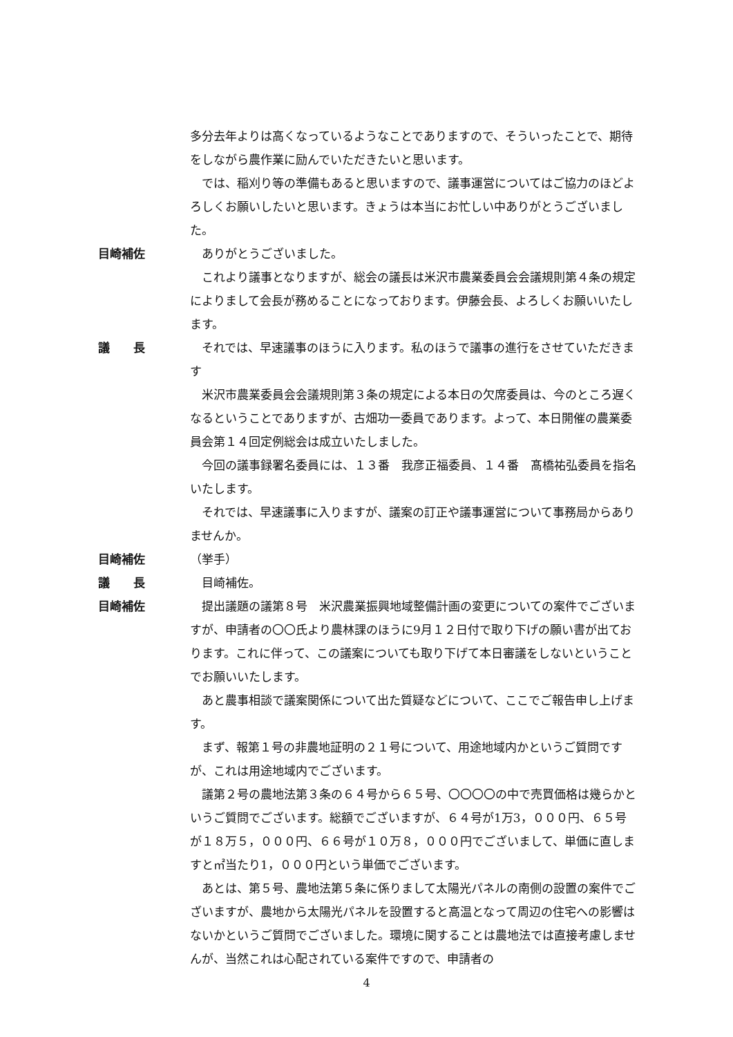多分去年よりは高くなっているようなことでありますので、そういったことで、期待をしながら農作業に励んでいただきたいと思います。
　では、稲刈り等の準備もあると思いますので、議事運営についてはご協力のほどよろしくお願いしたいと思います。きょうは本当にお忙しい中ありがとうございました。
目崎補佐 　ありがとうございました。
　これより議事となりますが、総会の議長は米沢市農業委員会会議規則第４条の規定によりまして会長が務めることになっております。伊藤会長、よろしくお願いいたします。
議　　長 　それでは、早速議事のほうに入ります。私のほうで議事の進行をさせていただきます
　米沢市農業委員会会議規則第３条の規定による本日の欠席委員は、今のところ遅くなるということでありますが、古畑功一委員であります。よって、本日開催の農業委員会第１４回定例総会は成立いたしました。
　今回の議事録署名委員には、１３番　我彦正福委員、１４番　髙橋祐弘委員を指名いたします。
　それでは、早速議事に入りますが、議案の訂正や議事運営について事務局からありませんか。
目崎補佐 （挙手）
議　　長 　目崎補佐。
目崎補佐 　提出議題の議第８号　米沢農業振興地域整備計画の変更についての案件でございますが、申請者の〇〇氏より農林課のほうに9月１２日付で取り下げの願い書が出ております。これに伴って、この議案についても取り下げて本日審議をしないということでお願いいたします。
　あと農事相談で議案関係について出た質疑などについて、ここでご報告申し上げます。
　まず、報第１号の非農地証明の２１号について、用途地域内かというご質問ですが、これは用途地域内でございます。
　議第２号の農地法第３条の６４号から６５号、〇〇〇〇の中で売買価格は幾らかというご質問でございます。総額でございますが、６４号が1万3，０００円、６５号が１８万５，０００円、６６号が１０万８，０００円でございまして、単価に直しますと㎡当たり1，０００円という単価でございます。
　あとは、第５号、農地法第５条に係りまして太陽光パネルの南側の設置の案件でございますが、農地から太陽光パネルを設置すると高温となって周辺の住宅への影響はないかというご質問でございました。環境に関することは農地法では直接考慮しませんが、当然これは心配されている案件ですので、申請者の
4